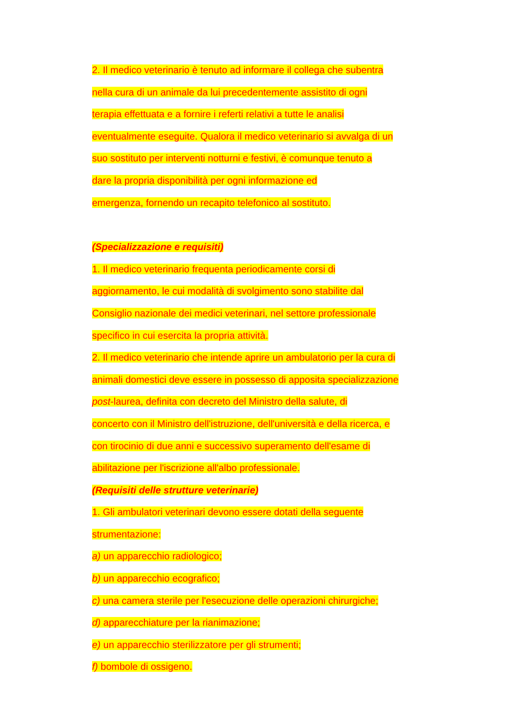2. Il medico veterinario è tenuto ad informare il collega che subentra
nella cura di un animale da lui precedentemente assistito di ogni
terapia effettuata e a fornire i referti relativi a tutte le analisi
eventualmente eseguite. Qualora il medico veterinario si avvalga di un
suo sostituto per interventi notturni e festivi, è comunque tenuto a
dare la propria disponibilità per ogni informazione ed
emergenza, fornendo un recapito telefonico al sostituto.
(Specializzazione e requisiti)
1. Il medico veterinario frequenta periodicamente corsi di
aggiornamento, le cui modalità di svolgimento sono stabilite dal
Consiglio nazionale dei medici veterinari, nel settore professionale
specifico in cui esercita la propria attività.
2. Il medico veterinario che intende aprire un ambulatorio per la cura di
animali domestici deve essere in possesso di apposita specializzazione
post-laurea, definita con decreto del Ministro della salute, di
concerto con il Ministro dell'istruzione, dell'università e della ricerca, e
con tirocinio di due anni e successivo superamento dell'esame di
abilitazione per l'iscrizione all'albo professionale.
(Requisiti delle strutture veterinarie)
1. Gli ambulatori veterinari devono essere dotati della seguente
strumentazione:
a) un apparecchio radiologico;
b) un apparecchio ecografico;
c) una camera sterile per l'esecuzione delle operazioni chirurgiche;
d) apparecchiature per la rianimazione;
e) un apparecchio sterilizzatore per gli strumenti;
f) bombole di ossigeno.